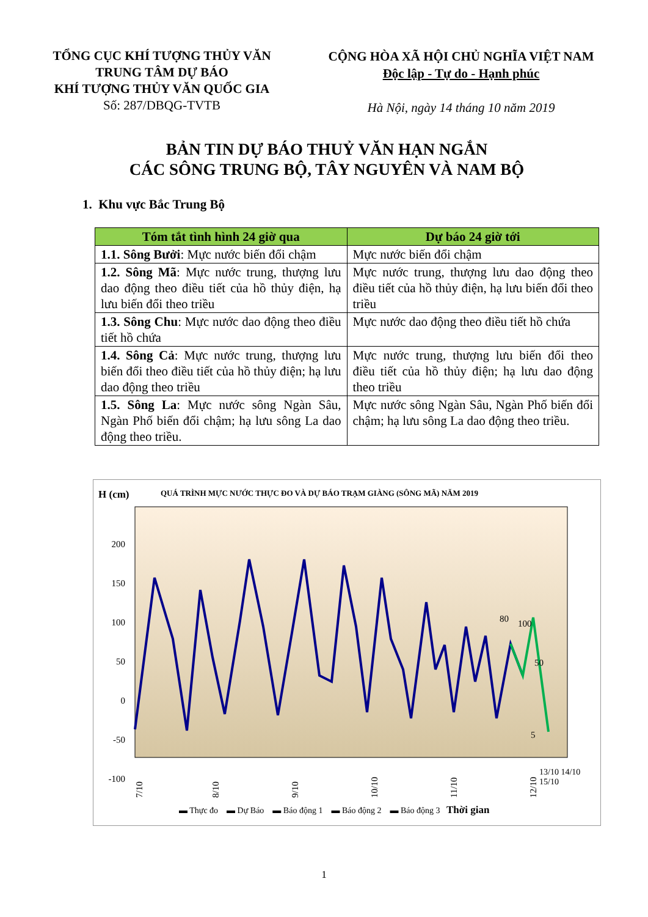TỔNG CỤC KHÍ TƯỢNG THỦY VĂN
TRUNG TÂM DỰ BÁO
KHÍ TƯỢNG THỦY VĂN QUỐC GIA
Số: 287/DBQG-TVTB
CỘNG HÒA XÃ HỘI CHỦ NGHĨA VIỆT NAM
Độc lập - Tự do - Hạnh phúc
Hà Nội, ngày 14 tháng 10 năm 2019
BẢN TIN DỰ BÁO THUỶ VĂN HẠN NGẮN
CÁC SÔNG TRUNG BỘ, TÂY NGUYÊN VÀ NAM BỘ
1. Khu vực Bắc Trung Bộ
| Tóm tắt tình hình 24 giờ qua | Dự báo 24 giờ tới |
| --- | --- |
| 1.1. Sông Bưởi : Mực nước biến đổi chậm | Mực nước biến đổi chậm |
| 1.2. Sông Mã : Mực nước trung, thượng lưu dao động theo điều tiết của hồ thủy điện, hạ lưu biến đổi theo triều | Mực nước trung, thượng lưu dao động theo điều tiết của hồ thủy điện, hạ lưu biến đổi theo triều |
| 1.3. Sông Chu : Mực nước dao động theo điều tiết hồ chứa | Mực nước dao động theo điều tiết hồ chứa |
| 1.4. Sông Cả : Mực nước trung, thượng lưu biến đổi theo điều tiết của hồ thủy điện; hạ lưu dao động theo triều | Mực nước trung, thượng lưu biến đổi theo điều tiết của hồ thủy điện; hạ lưu dao động theo triều |
| 1.5. Sông La : Mực nước sông Ngàn Sâu, Ngàn Phố biến đổi chậm; hạ lưu sông La dao động theo triều. | Mực nước sông Ngàn Sâu, Ngàn Phố biến đổi chậm; hạ lưu sông La dao động theo triều. |
H (cm)
QUÁ TRÌNH MỰC NƯỚC THỰC ĐO VÀ DỰ BÁO TRẠM GIÀNG (SÔNG MÃ) NĂM 2019
200
150
100
50
0
-50
-100
80
100
50
5
7/10
8/10
9/10
10/10
11/10
12/10
▬ Thực đo ▬ Dự Báo ▬ Báo động 1 ▬ Báo động 2 ▬ Báo động 3 Thời gian
13/10 14/10 15/10
1